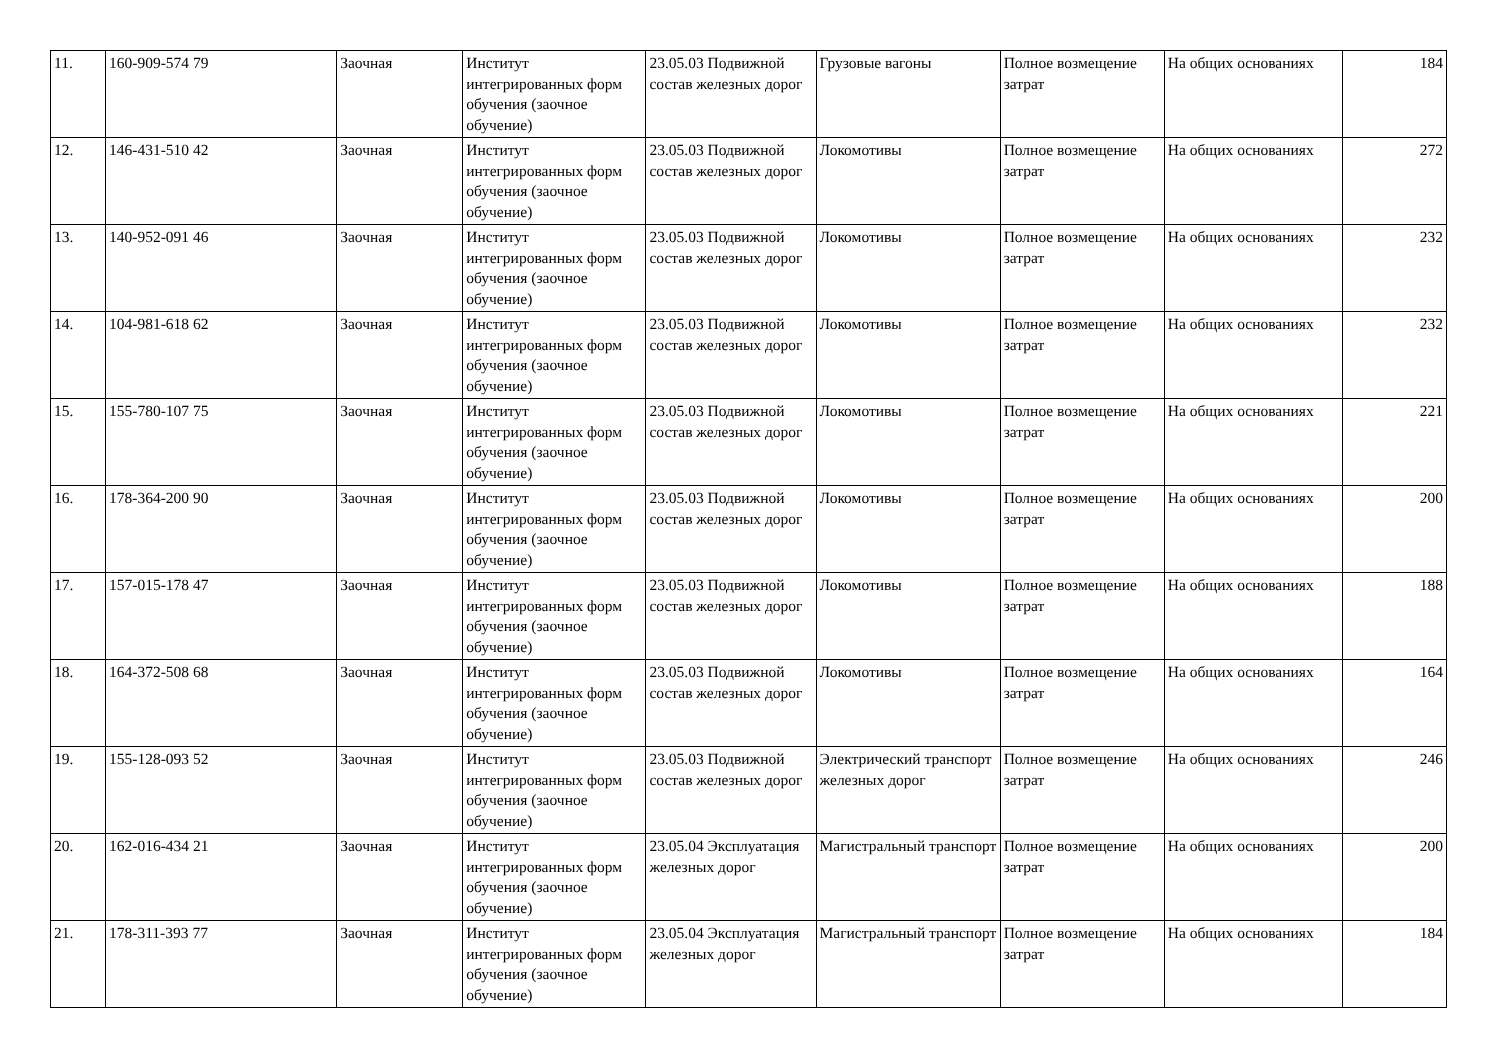| 11. | 160-909-574 79 | Заочная | Институт интегрированных форм обучения (заочное обучение) | 23.05.03 Подвижной состав железных дорог | Грузовые вагоны | Полное возмещение затрат | На общих основаниях | 184 |
| 12. | 146-431-510 42 | Заочная | Институт интегрированных форм обучения (заочное обучение) | 23.05.03 Подвижной состав железных дорог | Локомотивы | Полное возмещение затрат | На общих основаниях | 272 |
| 13. | 140-952-091 46 | Заочная | Институт интегрированных форм обучения (заочное обучение) | 23.05.03 Подвижной состав железных дорог | Локомотивы | Полное возмещение затрат | На общих основаниях | 232 |
| 14. | 104-981-618 62 | Заочная | Институт интегрированных форм обучения (заочное обучение) | 23.05.03 Подвижной состав железных дорог | Локомотивы | Полное возмещение затрат | На общих основаниях | 232 |
| 15. | 155-780-107 75 | Заочная | Институт интегрированных форм обучения (заочное обучение) | 23.05.03 Подвижной состав железных дорог | Локомотивы | Полное возмещение затрат | На общих основаниях | 221 |
| 16. | 178-364-200 90 | Заочная | Институт интегрированных форм обучения (заочное обучение) | 23.05.03 Подвижной состав железных дорог | Локомотивы | Полное возмещение затрат | На общих основаниях | 200 |
| 17. | 157-015-178 47 | Заочная | Институт интегрированных форм обучения (заочное обучение) | 23.05.03 Подвижной состав железных дорог | Локомотивы | Полное возмещение затрат | На общих основаниях | 188 |
| 18. | 164-372-508 68 | Заочная | Институт интегрированных форм обучения (заочное обучение) | 23.05.03 Подвижной состав железных дорог | Локомотивы | Полное возмещение затрат | На общих основаниях | 164 |
| 19. | 155-128-093 52 | Заочная | Институт интегрированных форм обучения (заочное обучение) | 23.05.03 Подвижной состав железных дорог | Электрический транспорт железных дорог | Полное возмещение затрат | На общих основаниях | 246 |
| 20. | 162-016-434 21 | Заочная | Институт интегрированных форм обучения (заочное обучение) | 23.05.04 Эксплуатация железных дорог | Магистральный транспорт | Полное возмещение затрат | На общих основаниях | 200 |
| 21. | 178-311-393 77 | Заочная | Институт интегрированных форм обучения (заочное обучение) | 23.05.04 Эксплуатация железных дорог | Магистральный транспорт | Полное возмещение затрат | На общих основаниях | 184 |